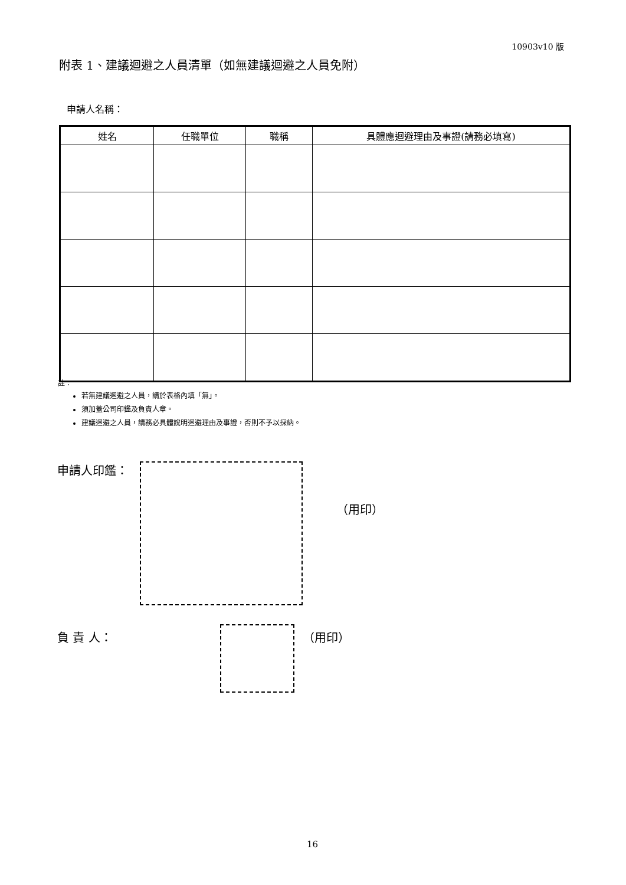10903v10 版
附表 1、建議迴避之人員清單（如無建議迴避之人員免附）
申請人名稱：
| 姓名 | 任職單位 | 職稱 | 具體應迴避理由及事證(請務必填寫) |
| --- | --- | --- | --- |
註：
若無建議迴避之人員，請於表格內填「無」。
須加蓋公司印鑑及負責人章。
建議迴避之人員，請務必具體說明迴避理由及事證，否則不予以採納。
申請人印鑑：
（用印）
負 責 人： （用印）
16